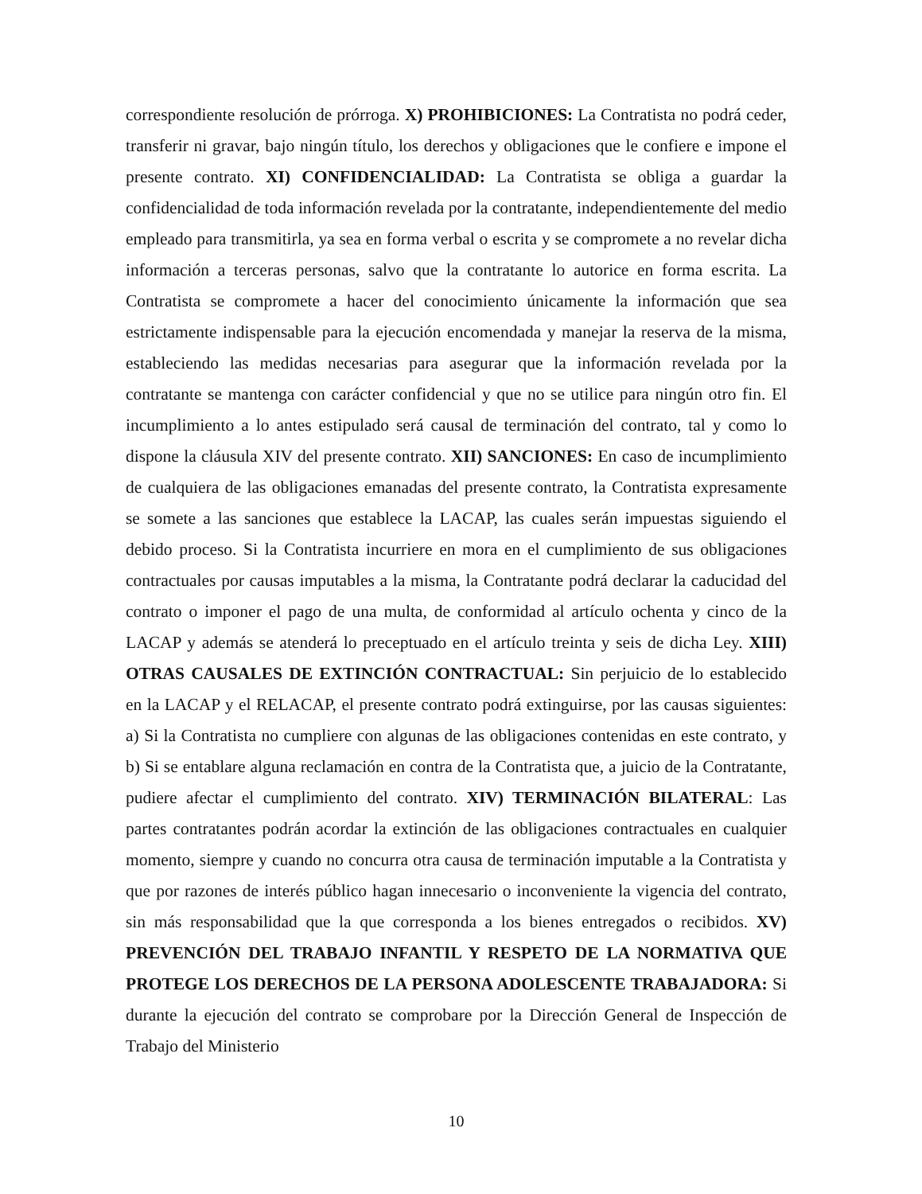correspondiente resolución de prórroga. X) PROHIBICIONES: La Contratista no podrá ceder, transferir ni gravar, bajo ningún título, los derechos y obligaciones que le confiere e impone el presente contrato. XI) CONFIDENCIALIDAD: La Contratista se obliga a guardar la confidencialidad de toda información revelada por la contratante, independientemente del medio empleado para transmitirla, ya sea en forma verbal o escrita y se compromete a no revelar dicha información a terceras personas, salvo que la contratante lo autorice en forma escrita. La Contratista se compromete a hacer del conocimiento únicamente la información que sea estrictamente indispensable para la ejecución encomendada y manejar la reserva de la misma, estableciendo las medidas necesarias para asegurar que la información revelada por la contratante se mantenga con carácter confidencial y que no se utilice para ningún otro fin. El incumplimiento a lo antes estipulado será causal de terminación del contrato, tal y como lo dispone la cláusula XIV del presente contrato. XII) SANCIONES: En caso de incumplimiento de cualquiera de las obligaciones emanadas del presente contrato, la Contratista expresamente se somete a las sanciones que establece la LACAP, las cuales serán impuestas siguiendo el debido proceso. Si la Contratista incurriere en mora en el cumplimiento de sus obligaciones contractuales por causas imputables a la misma, la Contratante podrá declarar la caducidad del contrato o imponer el pago de una multa, de conformidad al artículo ochenta y cinco de la LACAP y además se atenderá lo preceptuado en el artículo treinta y seis de dicha Ley. XIII) OTRAS CAUSALES DE EXTINCIÓN CONTRACTUAL: Sin perjuicio de lo establecido en la LACAP y el RELACAP, el presente contrato podrá extinguirse, por las causas siguientes: a) Si la Contratista no cumpliere con algunas de las obligaciones contenidas en este contrato, y b) Si se entablare alguna reclamación en contra de la Contratista que, a juicio de la Contratante, pudiere afectar el cumplimiento del contrato. XIV) TERMINACIÓN BILATERAL: Las partes contratantes podrán acordar la extinción de las obligaciones contractuales en cualquier momento, siempre y cuando no concurra otra causa de terminación imputable a la Contratista y que por razones de interés público hagan innecesario o inconveniente la vigencia del contrato, sin más responsabilidad que la que corresponda a los bienes entregados o recibidos. XV) PREVENCIÓN DEL TRABAJO INFANTIL Y RESPETO DE LA NORMATIVA QUE PROTEGE LOS DERECHOS DE LA PERSONA ADOLESCENTE TRABAJADORA: Si durante la ejecución del contrato se comprobare por la Dirección General de Inspección de Trabajo del Ministerio
10